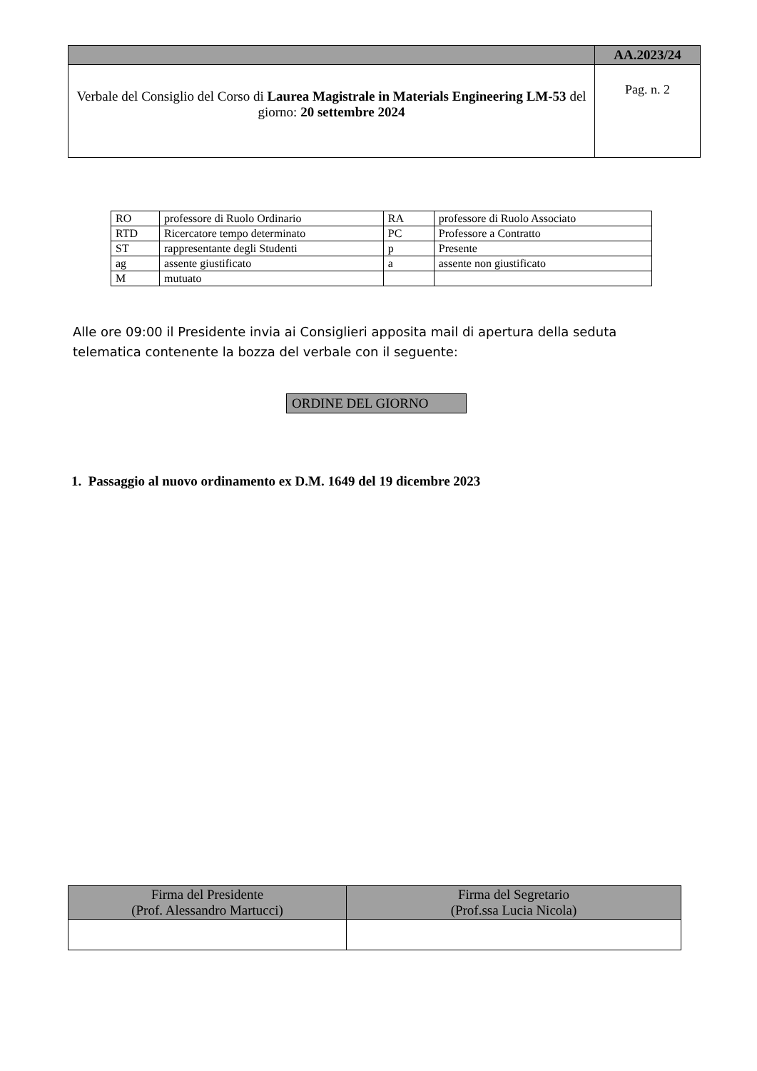| | AA.2023/24 |
| Verbale del Consiglio del Corso di Laurea Magistrale in Materials Engineering LM-53 del giorno: 20 settembre 2024 | Pag. n. 2 |
| RO | professore di Ruolo Ordinario | RA | professore di Ruolo Associato |
| RTD | Ricercatore tempo determinato | PC | Professore a Contratto |
| ST | rappresentante degli Studenti | p | Presente |
| ag | assente giustificato | a | assente non giustificato |
| M | mutuato | | |
Alle ore 09:00 il Presidente invia ai Consiglieri apposita mail di apertura della seduta telematica contenente la bozza del verbale con il seguente:
ORDINE DEL GIORNO
1. Passaggio al nuovo ordinamento ex D.M. 1649 del 19 dicembre 2023
| Firma del Presidente (Prof. Alessandro Martucci) | Firma del Segretario (Prof.ssa Lucia Nicola) |